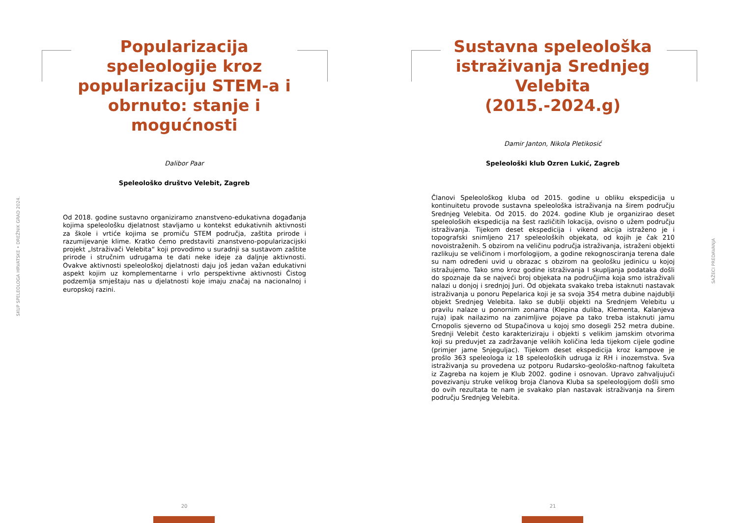Popularizacija speleologije kroz popularizaciju STEM-a i obrnuto: stanje i mogućnosti
Dalibor Paar
Speleološko društvo Velebit, Zagreb
Od 2018. godine sustavno organiziramo znanstveno-edukativna događanja kojima speleološku djelatnost stavljamo u kontekst edukativnih aktivnosti za škole i vrtiće kojima se promiču STEM područja, zaštita prirode i razumijevanje klime. Kratko ćemo predstaviti znanstveno-popularizacijski projekt „Istraživači Velebita“ koji provodimo u suradnji sa sustavom zaštite prirode i stručnim udrugama te dati neke ideje za daljnje aktivnosti. Ovakve aktivnosti speleološkoj djelatnosti daju još jedan važan edukativni aspekt kojim uz komplementarne i vrlo perspektivne aktivnosti Čistog podzemlja smještaju nas u djelatnosti koje imaju značaj na nacionalnoj i europskoj razini.
SKUP SPELEOLOGA HRVATSKE • DREŽNIK GRAD 2024.
20
Sustavna speleološka istraživanja Srednjeg Velebita (2015.-2024.g)
Damir Janton, Nikola Pletikosić
Speleološki klub Ozren Lukić, Zagreb
Članovi Speleološkog kluba od 2015. godine u obliku ekspedicija u kontinuitetu provode sustavna speleološka istraživanja na širem području Srednjeg Velebita. Od 2015. do 2024. godine Klub je organizirao deset speleoloških ekspedicija na šest različitih lokacija, ovisno o užem području istraživanja. Tijekom deset ekspedicija i vikend akcija istraženo je i topografski snimljeno 217 speleoloških objekata, od kojih je čak 210 novoistraženih. S obzirom na veličinu područja istraživanja, istraženi objekti razlikuju se veličinom i morfologijom, a godine rekognosciranja terena dale su nam određeni uvid u obrazac s obzirom na geološku jedinicu u kojoj istražujemo. Tako smo kroz godine istraživanja I skupljanja podataka došli do spoznaje da se najveći broj objekata na područjima koja smo istraživali nalazi u donjoj i srednjoj Juri. Od objekata svakako treba istaknuti nastavak istraživanja u ponoru Pepelarica koji je sa svoja 354 metra dubine najdublji objekt Srednjeg Velebita. Iako se dublji objekti na Srednjem Velebitu u pravilu nalaze u ponornim zonama (Klepina duliba, Klementa, Kalanjeva ruja) ipak nailazimo na zanimljive pojave pa tako treba istaknuti jamu Crnopolis sjeverno od Stupačinova u kojoj smo dosegli 252 metra dubine. Srednji Velebit često karakteriziraju i objekti s velikim jamskim otvorima koji su preduvjet za zadržavanje velikih količina leda tijekom cijele godine (primjer jame Snjeguljac). Tijekom deset ekspedicija kroz kampove je prošlo 363 speleologa iz 18 speleoloških udruga iz RH i inozemstva. Sva istraživanja su provedena uz potporu Rudarsko-geološko-naftnog fakulteta iz Zagreba na kojem je Klub 2002. godine i osnovan. Upravo zahvaljujući povezivanju struke velikog broja članova Kluba sa speleologijom došli smo do ovih rezultata te nam je svakako plan nastavak istraživanja na širem području Srednjeg Velebita.
SAŽECI PREDAVANJA
21